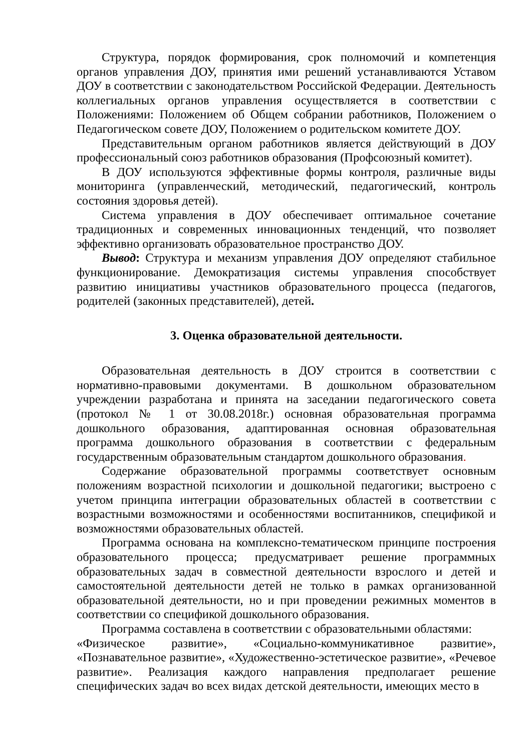Структура, порядок формирования, срок полномочий и компетенция органов управления ДОУ, принятия ими решений устанавливаются Уставом ДОУ в соответствии с законодательством Российской Федерации. Деятельность коллегиальных органов управления осуществляется в соответствии с Положениями: Положением об Общем собрании работников, Положением о Педагогическом совете ДОУ, Положением о родительском комитете ДОУ.
Представительным органом работников является действующий в ДОУ профессиональный союз работников образования (Профсоюзный комитет).
В ДОУ используются эффективные формы контроля, различные виды мониторинга (управленческий, методический, педагогический, контроль состояния здоровья детей).
Система управления в ДОУ обеспечивает оптимальное сочетание традиционных и современных инновационных тенденций, что позволяет эффективно организовать образовательное пространство ДОУ.
Вывод: Структура и механизм управления ДОУ определяют стабильное функционирование. Демократизация системы управления способствует развитию инициативы участников образовательного процесса (педагогов, родителей (законных представителей), детей.
3. Оценка образовательной деятельности.
Образовательная деятельность в ДОУ строится в соответствии с нормативно-правовыми документами. В дошкольном образовательном учреждении разработана и принята на заседании педагогического совета (протокол № 1 от 30.08.2018г.) основная образовательная программа дошкольного образования, адаптированная основная образовательная программа дошкольного образования в соответствии с федеральным государственным образовательным стандартом дошкольного образования.
Содержание образовательной программы соответствует основным положениям возрастной психологии и дошкольной педагогики; выстроено с учетом принципа интеграции образовательных областей в соответствии с возрастными возможностями и особенностями воспитанников, спецификой и возможностями образовательных областей.
Программа основана на комплексно-тематическом принципе построения образовательного процесса; предусматривает решение программных образовательных задач в совместной деятельности взрослого и детей и самостоятельной деятельности детей не только в рамках организованной образовательной деятельности, но и при проведении режимных моментов в соответствии со спецификой дошкольного образования.
Программа составлена в соответствии с образовательными областями:
«Физическое развитие», «Социально-коммуникативное развитие», «Познавательное развитие», «Художественно-эстетическое развитие», «Речевое развитие». Реализация каждого направления предполагает решение специфических задач во всех видах детской деятельности, имеющих место в